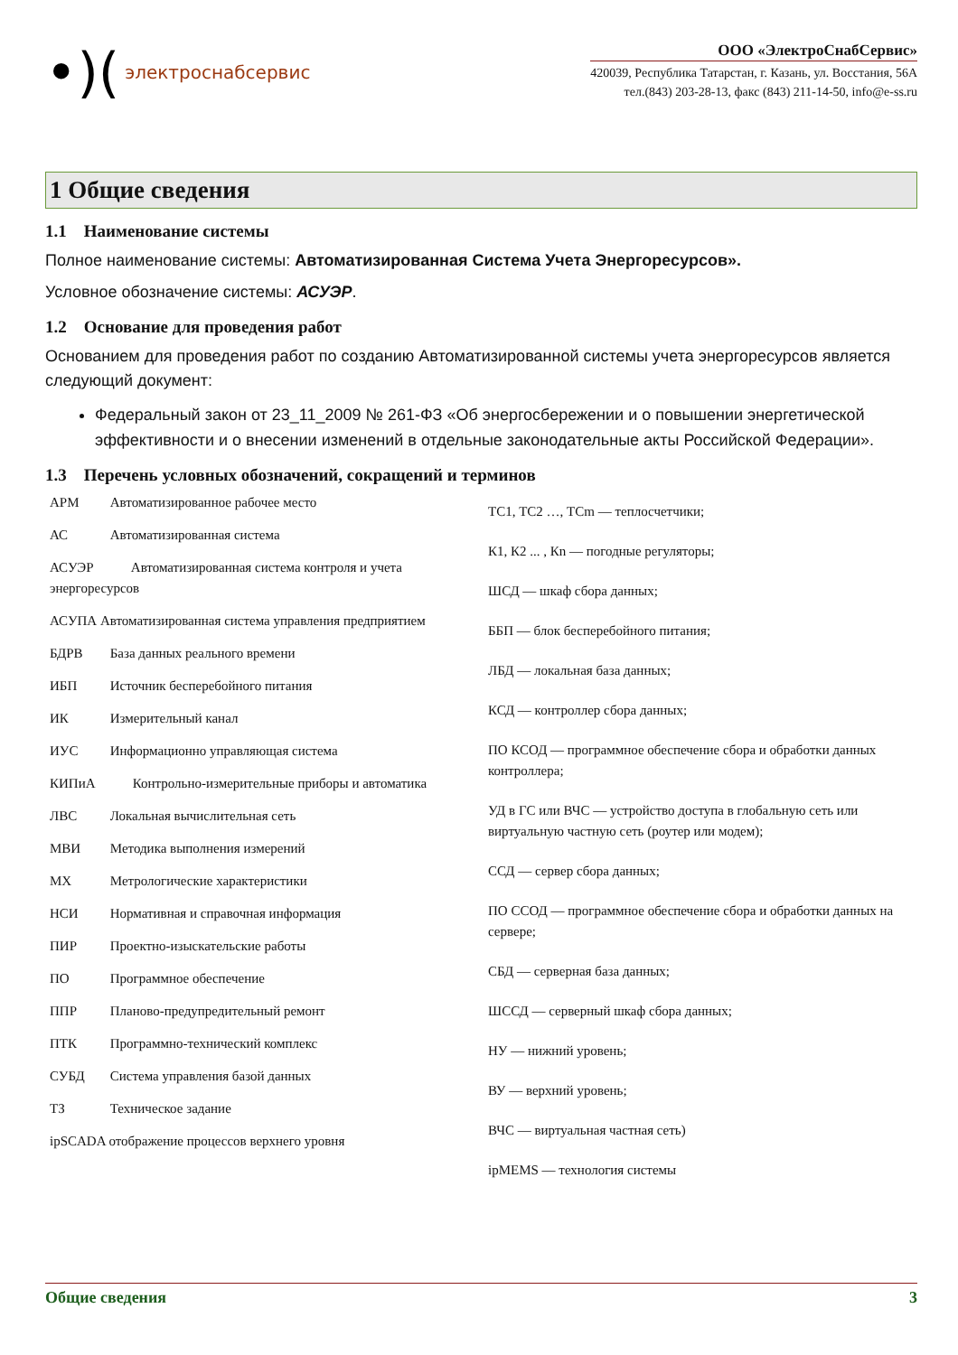•)(электроснабсервис
ООО «ЭлектроСнабСервис»
420039, Республика Татарстан, г. Казань, ул. Восстания, 56А
тел.(843) 203-28-13, факс (843) 211-14-50, info@e-ss.ru
1 Общие сведения
1.1 Наименование системы
Полное наименование системы: Автоматизированная Система Учета Энергоресурсов».
Условное обозначение системы: АСУЭР.
1.2 Основание для проведения работ
Основанием для проведения работ по созданию Автоматизированной системы учета энергоресурсов является следующий документ:
Федеральный закон от 23_11_2009 № 261-ФЗ «Об энергосбережении и о повышении энергетической эффективности и о внесении изменений в отдельные законодательные акты Российской Федерации».
1.3 Перечень условных обозначений, сокращений и терминов
АРМ Автоматизированное рабочее место
АС Автоматизированная система
АСУЭР Автоматизированная система контроля и учета энергоресурсов
АСУПА Автоматизированная система управления предприятием
БДРВ База данных реального времени
ИБП Источник бесперебойного питания
ИК Измерительный канал
ИУС Информационно управляющая система
КИПиА Контрольно-измерительные приборы и автоматика
ЛВС Локальная вычислительная сеть
МВИ Методика выполнения измерений
МХ Метрологические характеристики
НСИ Нормативная и справочная информация
ПИР Проектно-изыскательские работы
ПО Программное обеспечение
ППР Планово-предупредительный ремонт
ПТК Программно-технический комплекс
СУБД Система управления базой данных
ТЗ Техническое задание
ipSCADA отображение процессов верхнего уровня
ТС1, ТС2 …, ТСm — теплосчетчики;
К1, К2 ... , Кn — погодные регуляторы;
ШСД — шкаф сбора данных;
ББП — блок бесперебойного питания;
ЛБД — локальная база данных;
КСД — контроллер сбора данных;
ПО КСОД — программное обеспечение сбора и обработки данных контроллера;
УД в ГС или ВЧС — устройство доступа в глобальную сеть или виртуальную частную сеть (роутер или модем);
ССД — сервер сбора данных;
ПО ССОД — программное обеспечение сбора и обработки данных на сервере;
СБД — серверная база данных;
ШССД — серверный шкаф сбора данных;
НУ — нижний уровень;
ВУ — верхний уровень;
ВЧС — виртуальная частная сеть)
ipMEMS — технология системы
Общие сведения 3